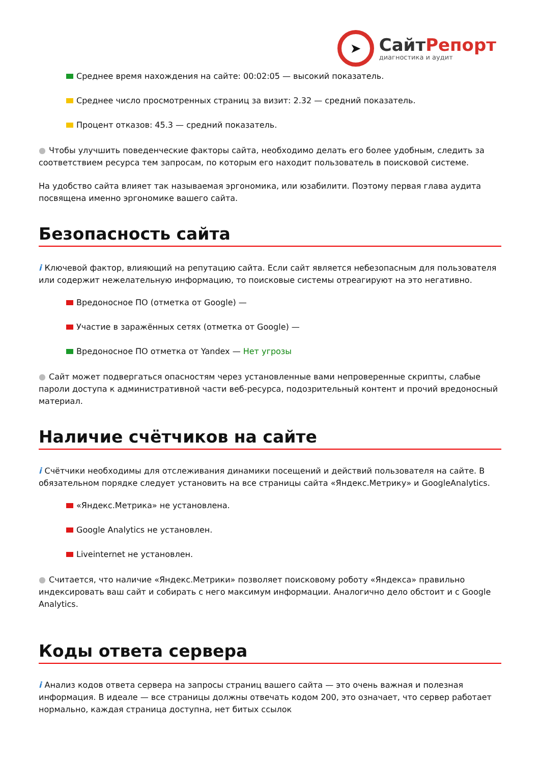➤
СайтРепорт
диагностика и аудит
Среднее время нахождения на сайте: 00:02:05 — высокий показатель.
Среднее число просмотренных страниц за визит: 2.32 — средний показатель.
Процент отказов: 45.3 — средний показатель.
● Чтобы улучшить поведенческие факторы сайта, необходимо делать его более удобным, следить за соответствием ресурса тем запросам, по которым его находит пользователь в поисковой системе.
На удобство сайта влияет так называемая эргономика, или юзабилити. Поэтому первая глава аудита посвящена именно эргономике вашего сайта.
Безопасность сайта
i Ключевой фактор, влияющий на репутацию сайта. Если сайт является небезопасным для пользователя или содержит нежелательную информацию, то поисковые системы отреагируют на это негативно.
Вредоносное ПО (отметка от Google) —
Участие в заражённых сетях (отметка от Google) —
Вредоносное ПО отметка от Yandex — Нет угрозы
● Сайт может подвергаться опасностям через установленные вами непроверенные скрипты, слабые пароли доступа к административной части веб-ресурса, подозрительный контент и прочий вредоносный материал.
Наличие счётчиков на сайте
i Счётчики необходимы для отслеживания динамики посещений и действий пользователя на сайте. В обязательном порядке следует установить на все страницы сайта «Яндекс.Метрику» и GoogleAnalytics.
«Яндекс.Метрика» не установлена.
Google Analytics не установлен.
Liveinternet не установлен.
● Считается, что наличие «Яндекс.Метрики» позволяет поисковому роботу «Яндекса» правильно индексировать ваш сайт и собирать с него максимум информации. Аналогично дело обстоит и с Google Analytics.
Коды ответа сервера
i Анализ кодов ответа сервера на запросы страниц вашего сайта — это очень важная и полезная информация. В идеале — все страницы должны отвечать кодом 200, это означает, что сервер работает нормально, каждая страница доступна, нет битых ссылок